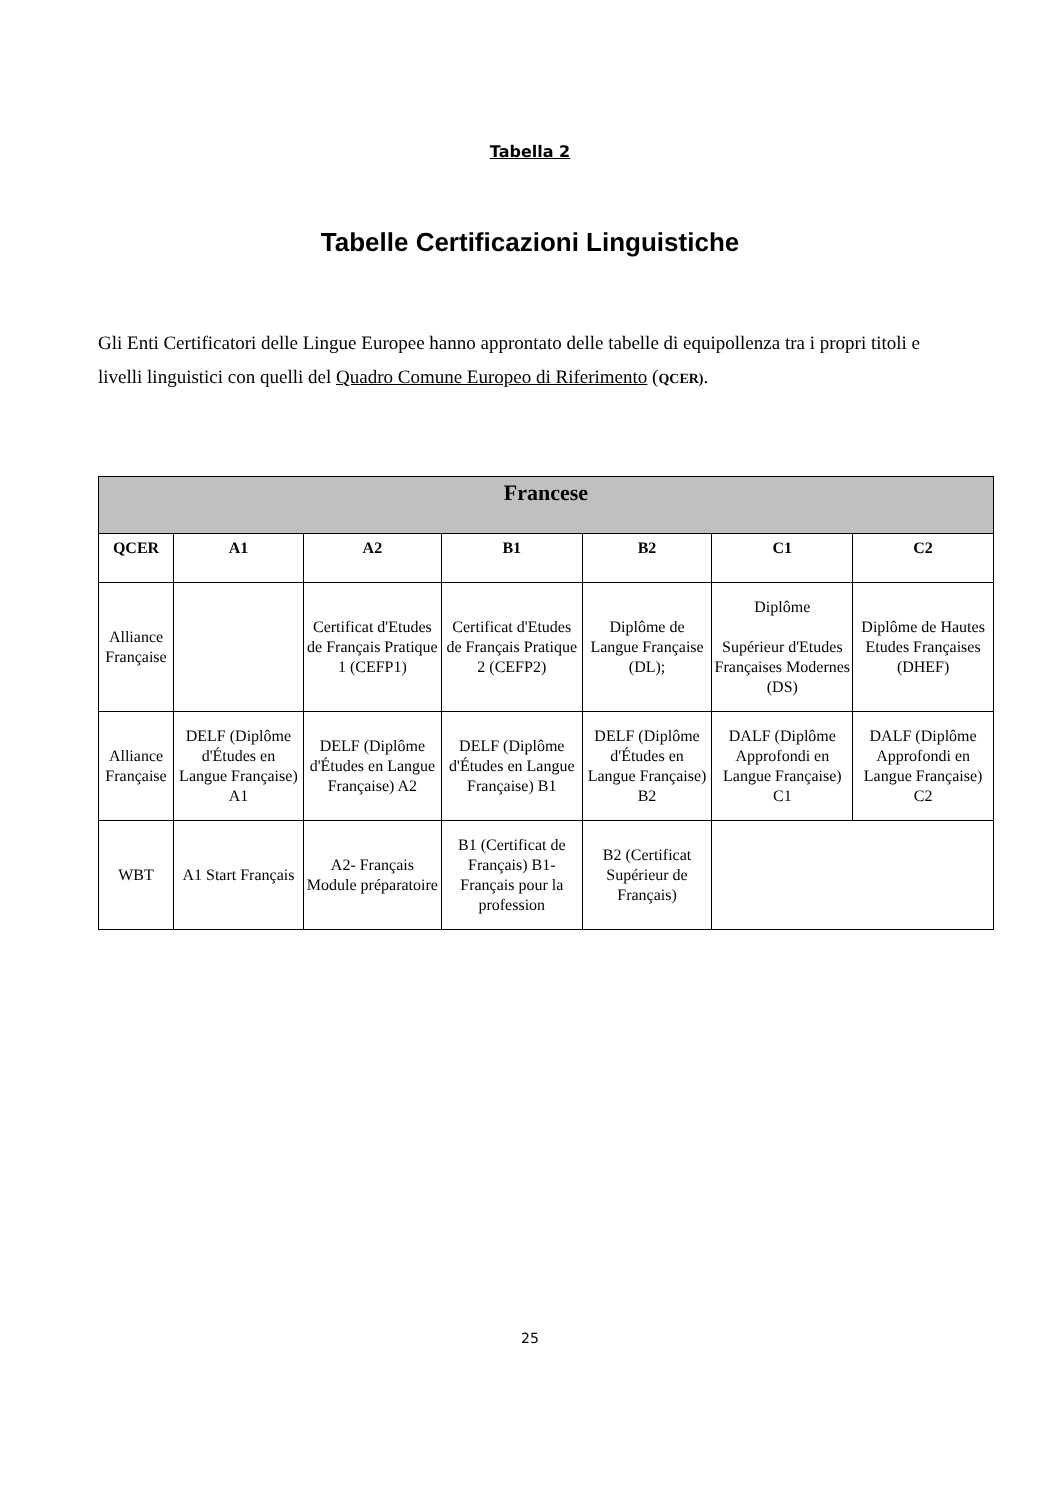Tabella 2
Tabelle Certificazioni Linguistiche
Gli Enti Certificatori delle Lingue Europee hanno approntato delle tabelle di equipollenza tra i propri titoli e livelli linguistici con quelli del Quadro Comune Europeo di Riferimento (QCER).
| Francese | | | | | | |
| --- | --- | --- | --- | --- | --- | --- |
| QCER | A1 | A2 | B1 | B2 | C1 | C2 |
| Alliance Française | | Certificat d'Etudes de Français Pratique 1 (CEFP1) | Certificat d'Etudes de Français Pratique 2 (CEFP2) | Diplôme de Langue Française (DL); | Diplôme Supérieur d'Etudes Françaises Modernes (DS) | Diplôme de Hautes Etudes Françaises (DHEF) |
| Alliance Française | DELF (Diplôme d'Études en Langue Française) A1 | DELF (Diplôme d'Études en Langue Française) A2 | DELF (Diplôme d'Études en Langue Française) B1 | DELF (Diplôme d'Études en Langue Française) B2 | DALF (Diplôme Approfondi en Langue Française) C1 | DALF (Diplôme Approfondi en Langue Française) C2 |
| WBT | A1 Start Français | A2- Français Module préparatoire | B1 (Certificat de Français) B1- Français pour la profession | B2 (Certificat Supérieur de Français) | | |
25